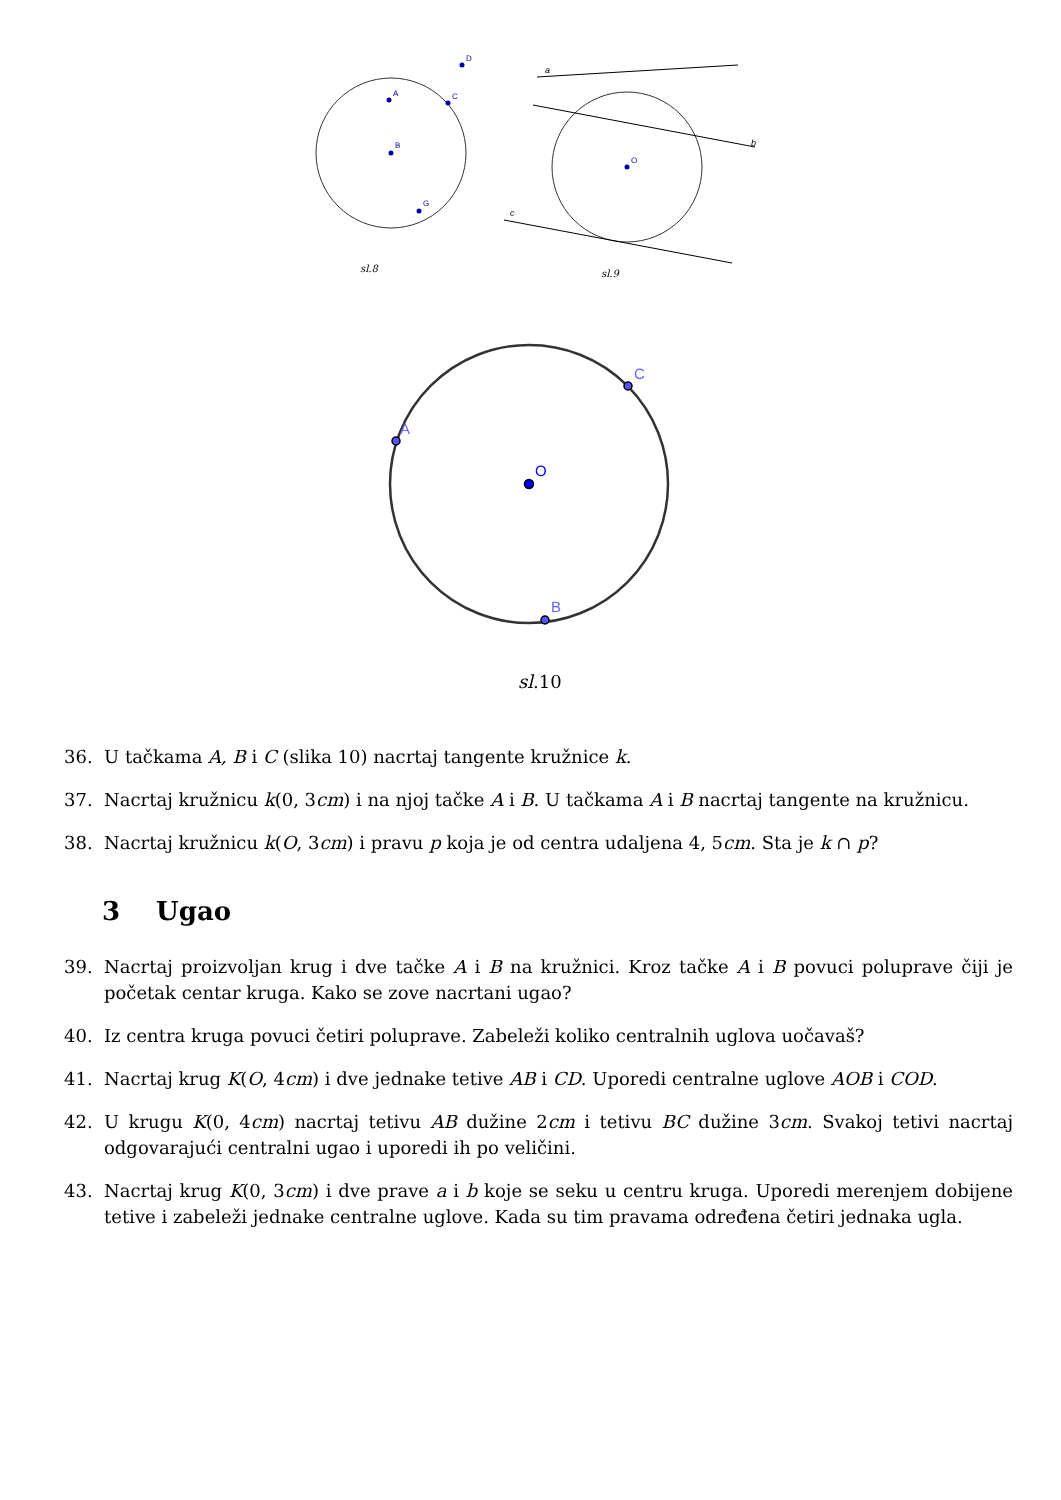A
B
C
D
G
O
sl.8
a
b
c
sl.9
A
C
B
O
sl.10
36. U tačkama A, B i C (slika 10) nacrtaj tangente kružnice k.
37. Nacrtaj kružnicu k(0, 3cm) i na njoj tačke A i B. U tačkama A i B nacrtaj tangente na kružnicu.
38. Nacrtaj kružnicu k(O, 3cm) i pravu p koja je od centra udaljena 4, 5cm. Sta je k ∩ p?
3 Ugao
39. Nacrtaj proizvoljan krug i dve tačke A i B na kružnici. Kroz tačke A i B povuci poluprave čiji je početak centar kruga. Kako se zove nacrtani ugao?
40. Iz centra kruga povuci četiri poluprave. Zabeleži koliko centralnih uglova uočavaš?
41. Nacrtaj krug K(O, 4cm) i dve jednake tetive AB i CD. Uporedi centralne uglove AOB i COD.
42. U krugu K(0, 4cm) nacrtaj tetivu AB dužine 2cm i tetivu BC dužine 3cm. Svakoj tetivi nacrtaj odgovarajući centralni ugao i uporedi ih po veličini.
43. Nacrtaj krug K(0, 3cm) i dve prave a i b koje se seku u centru kruga. Uporedi merenjem dobijene tetive i zabeleži jednake centralne uglove. Kada su tim pravama određena četiri jednaka ugla.